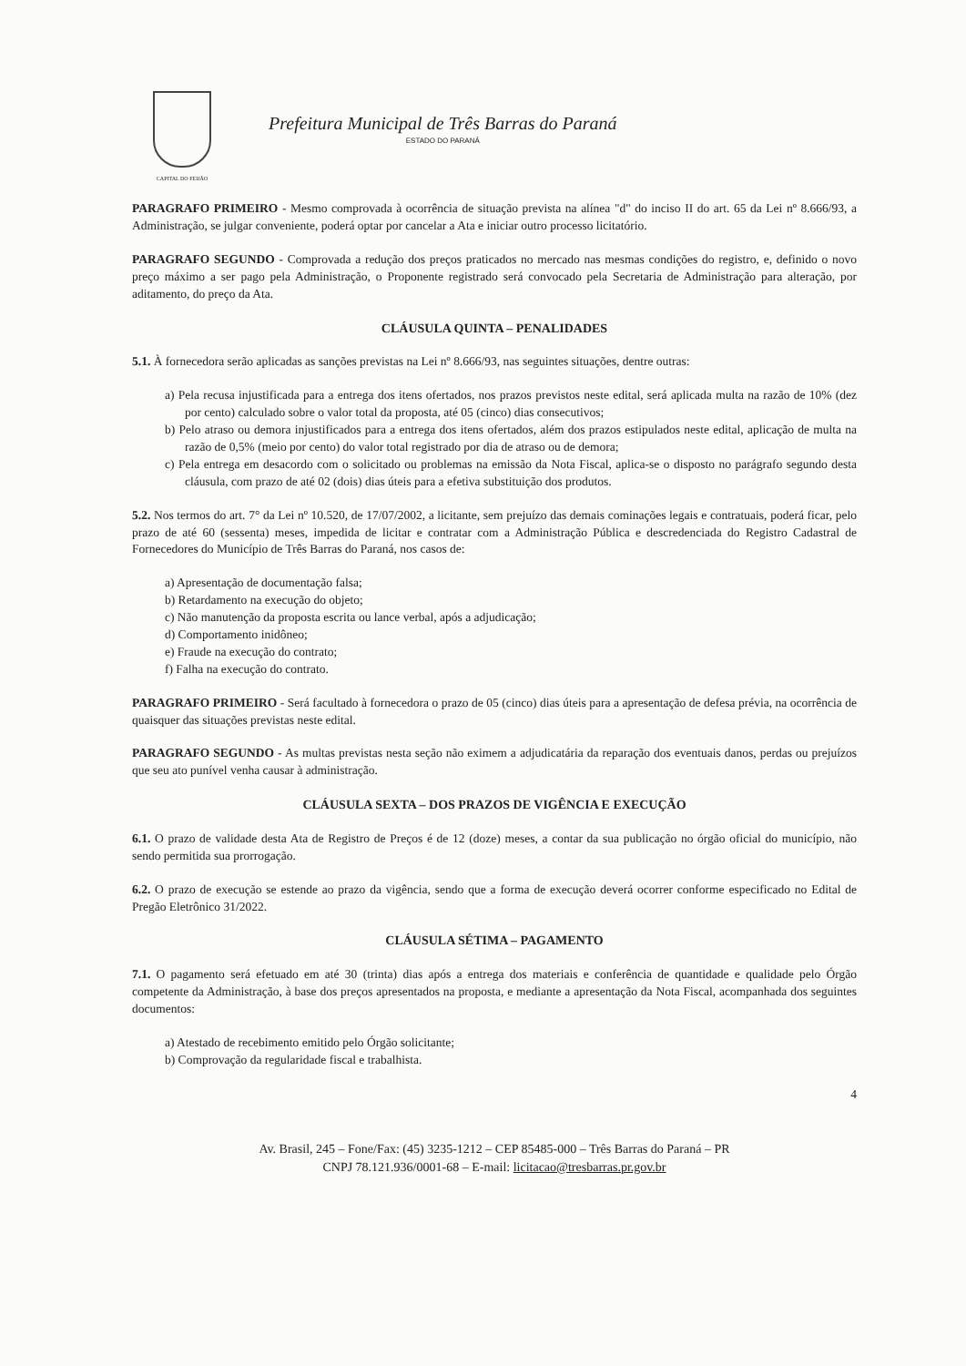CAPITAL DO FEIJÃO
Prefeitura Municipal de Três Barras do Paraná
ESTADO DO PARANÁ
PARAGRAFO PRIMEIRO - Mesmo comprovada à ocorrência de situação prevista na alínea "d" do inciso II do art. 65 da Lei nº 8.666/93, a Administração, se julgar conveniente, poderá optar por cancelar a Ata e iniciar outro processo licitatório.
PARAGRAFO SEGUNDO - Comprovada a redução dos preços praticados no mercado nas mesmas condições do registro, e, definido o novo preço máximo a ser pago pela Administração, o Proponente registrado será convocado pela Secretaria de Administração para alteração, por aditamento, do preço da Ata.
CLÁUSULA QUINTA – PENALIDADES
5.1. À fornecedora serão aplicadas as sanções previstas na Lei nº 8.666/93, nas seguintes situações, dentre outras:
a) Pela recusa injustificada para a entrega dos itens ofertados, nos prazos previstos neste edital, será aplicada multa na razão de 10% (dez por cento) calculado sobre o valor total da proposta, até 05 (cinco) dias consecutivos;
b) Pelo atraso ou demora injustificados para a entrega dos itens ofertados, além dos prazos estipulados neste edital, aplicação de multa na razão de 0,5% (meio por cento) do valor total registrado por dia de atraso ou de demora;
c) Pela entrega em desacordo com o solicitado ou problemas na emissão da Nota Fiscal, aplica-se o disposto no parágrafo segundo desta cláusula, com prazo de até 02 (dois) dias úteis para a efetiva substituição dos produtos.
5.2. Nos termos do art. 7° da Lei nº 10.520, de 17/07/2002, a licitante, sem prejuízo das demais cominações legais e contratuais, poderá ficar, pelo prazo de até 60 (sessenta) meses, impedida de licitar e contratar com a Administração Pública e descredenciada do Registro Cadastral de Fornecedores do Município de Três Barras do Paraná, nos casos de:
a) Apresentação de documentação falsa;
b) Retardamento na execução do objeto;
c) Não manutenção da proposta escrita ou lance verbal, após a adjudicação;
d) Comportamento inidôneo;
e) Fraude na execução do contrato;
f) Falha na execução do contrato.
PARAGRAFO PRIMEIRO - Será facultado à fornecedora o prazo de 05 (cinco) dias úteis para a apresentação de defesa prévia, na ocorrência de quaisquer das situações previstas neste edital.
PARAGRAFO SEGUNDO - As multas previstas nesta seção não eximem a adjudicatária da reparação dos eventuais danos, perdas ou prejuízos que seu ato punível venha causar à administração.
CLÁUSULA SEXTA – DOS PRAZOS DE VIGÊNCIA E EXECUÇÃO
6.1. O prazo de validade desta Ata de Registro de Preços é de 12 (doze) meses, a contar da sua publicação no órgão oficial do município, não sendo permitida sua prorrogação.
6.2. O prazo de execução se estende ao prazo da vigência, sendo que a forma de execução deverá ocorrer conforme especificado no Edital de Pregão Eletrônico 31/2022.
CLÁUSULA SÉTIMA – PAGAMENTO
7.1. O pagamento será efetuado em até 30 (trinta) dias após a entrega dos materiais e conferência de quantidade e qualidade pelo Órgão competente da Administração, à base dos preços apresentados na proposta, e mediante a apresentação da Nota Fiscal, acompanhada dos seguintes documentos:
a) Atestado de recebimento emitido pelo Órgão solicitante;
b) Comprovação da regularidade fiscal e trabalhista.
4
Av. Brasil, 245 – Fone/Fax: (45) 3235-1212 – CEP 85485-000 – Três Barras do Paraná – PR
CNPJ 78.121.936/0001-68 – E-mail: licitacao@tresbarras.pr.gov.br